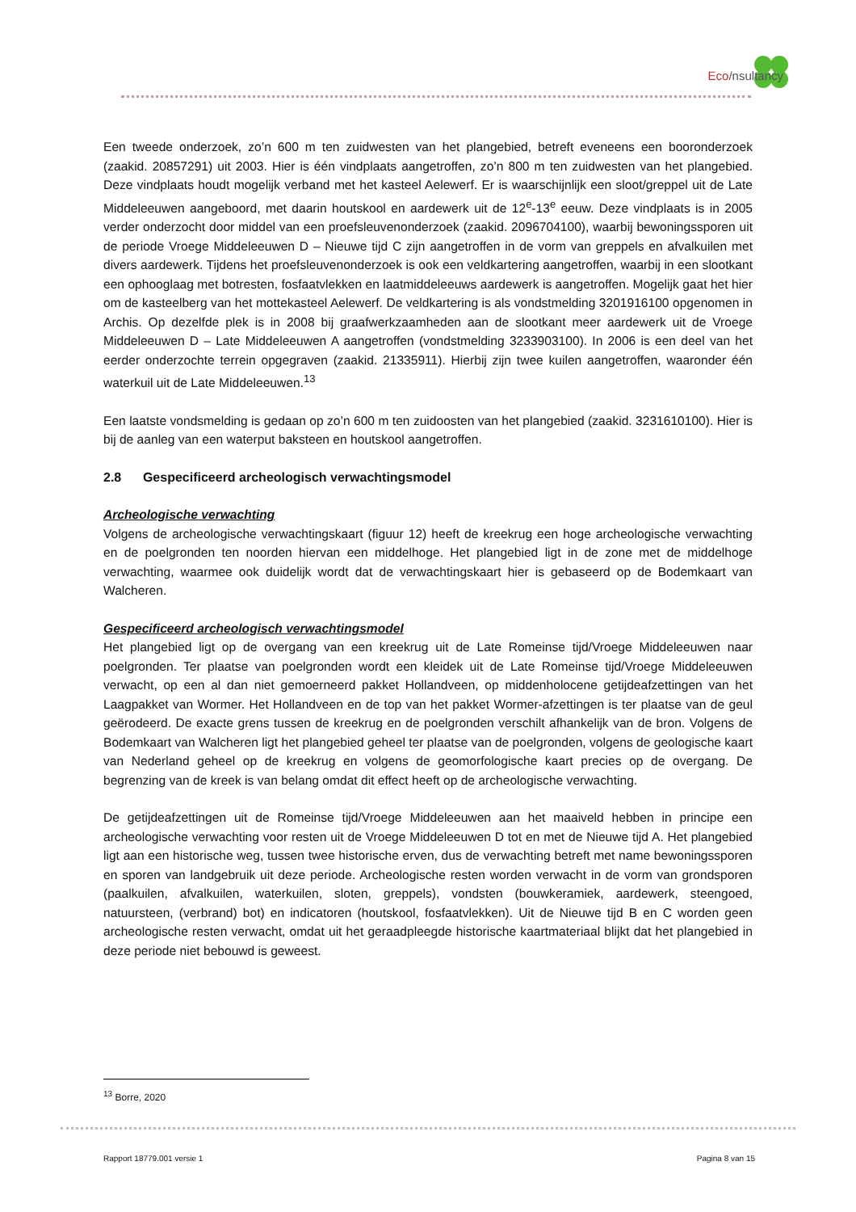Eco/nsultancy
Een tweede onderzoek, zo’n 600 m ten zuidwesten van het plangebied, betreft eveneens een boor­onderzoek (zaakid. 20857291) uit 2003. Hier is één vindplaats aangetroffen, zo’n 800 m ten zuidwes­ten van het plangebied. Deze vindplaats houdt mogelijk verband met het kasteel Aelewerf. Er is waarschijnlijk een sloot/greppel uit de Late Middeleeuwen aangeboord, met daarin houtskool en aar­dewerk uit de 12<sup>e</sup>-13<sup>e</sup> eeuw. Deze vindplaats is in 2005 verder onderzocht door middel van een proefsleuvenonderzoek (zaakid. 2096704100), waarbij bewoningssporen uit de periode Vroege Mid­deleeuwen D – Nieuwe tijd C zijn aangetroffen in de vorm van greppels en afvalkuilen met divers aar­dewerk. Tijdens het proefsleuvenonderzoek is ook een veldkartering aangetroffen, waarbij in een slootkant een ophooglaag met botresten, fosfaatvlekken en laatmiddeleeuws aardewerk is aangetrof­fen. Mogelijk gaat het hier om de kasteelberg van het mottekasteel Aelewerf. De veldkartering is als vondstmelding 3201916100 opgenomen in Archis. Op dezelfde plek is in 2008 bij graafwerkzaamhe­den aan de slootkant meer aardewerk uit de Vroege Middeleeuwen D – Late Middeleeuwen A aange­troffen (vondstmelding 3233903100). In 2006 is een deel van het eerder onderzochte terrein opge­graven (zaakid. 21335911). Hierbij zijn twee kuilen aangetroffen, waaronder één waterkuil uit de Late Middeleeuwen.<sup>13</sup>
Een laatste vondsmelding is gedaan op zo’n 600 m ten zuidoosten van het plangebied (zaakid. 3231610100). Hier is bij de aanleg van een waterput baksteen en houtskool aangetroffen.
2.8 Gespecificeerd archeologisch verwachtingsmodel
Archeologische verwachting
Volgens de archeologische verwachtingskaart (figuur 12) heeft de kreekrug een hoge archeologische verwachting en de poelgronden ten noorden hiervan een middelhoge. Het plangebied ligt in de zone met de middelhoge verwachting, waarmee ook duidelijk wordt dat de verwachtingskaart hier is geba­seerd op de Bodemkaart van Walcheren.
Gespecificeerd archeologisch verwachtingsmodel
Het plangebied ligt op de overgang van een kreekrug uit de Late Romeinse tijd/Vroege Middeleeuwen naar poelgronden. Ter plaatse van poelgronden wordt een kleidek uit de Late Romeinse tijd/Vroege Middeleeuwen verwacht, op een al dan niet gemoerneerd pakket Hollandveen, op middenholocene getijdeafzettingen van het Laagpakket van Wormer. Het Hollandveen en de top van het pakket Wor­mer-afzettingen is ter plaatse van de geul geërodeerd. De exacte grens tussen de kreekrug en de poelgronden verschilt afhankelijk van de bron. Volgens de Bodemkaart van Walcheren ligt het plan­gebied geheel ter plaatse van de poelgronden, volgens de geologische kaart van Nederland geheel op de kreekrug en volgens de geomorfologische kaart precies op de overgang. De begrenzing van de kreek is van belang omdat dit effect heeft op de archeologische verwachting.
De getijdeafzettingen uit de Romeinse tijd/Vroege Middeleeuwen aan het maaiveld hebben in principe een archeologische verwachting voor resten uit de Vroege Middeleeuwen D tot en met de Nieuwe tijd A. Het plangebied ligt aan een historische weg, tussen twee historische erven, dus de verwachting betreft met name bewoningssporen en sporen van landgebruik uit deze periode. Archeologische res­ten worden verwacht in de vorm van grondsporen (paalkuilen, afvalkuilen, waterkuilen, sloten, grep­pels), vondsten (bouwkeramiek, aardewerk, steengoed, natuursteen, (verbrand) bot) en indicatoren (houtskool, fosfaatvlekken). Uit de Nieuwe tijd B en C worden geen archeologische resten verwacht, omdat uit het geraadpleegde historische kaartmateriaal blijkt dat het plangebied in deze periode niet bebouwd is geweest.
<sup>13</sup> Borre, 2020
Rapport 18779.001 versie 1 Pagina 8 van 15